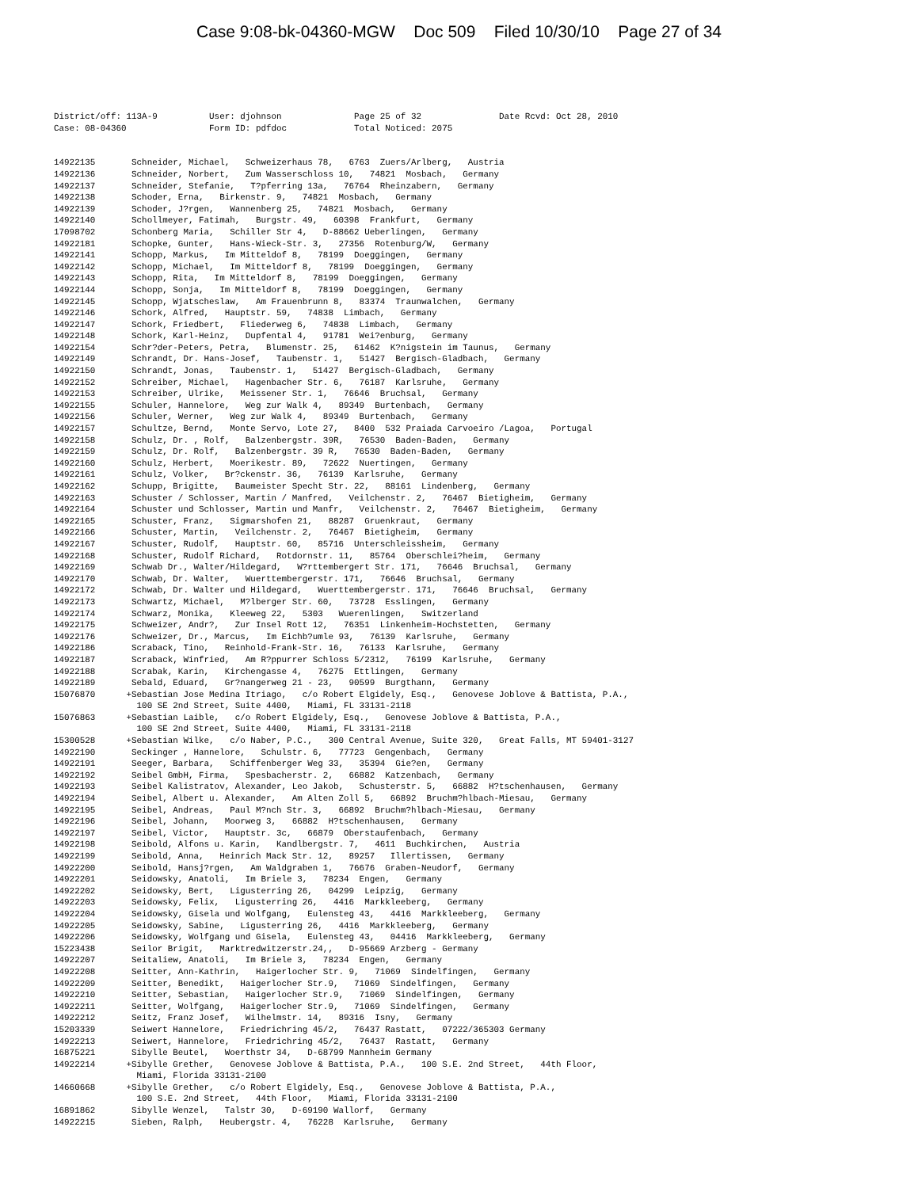Case 9:08-bk-04360-MGW Doc 509 Filed 10/30/10 Page 27 of 34
District/off: 113A-9          User: djohnson              Page 25 of 32               Date Rcvd: Oct 28, 2010
Case: 08-04360                Form ID: pdfdoc             Total Noticed: 2075


14922135       Schneider, Michael,   Schweizerhaus 78,   6763  Zuers/Arlberg,   Austria
14922136       Schneider, Norbert,   Zum Wasserschloss 10,   74821  Mosbach,   Germany
14922137       Schneider, Stefanie,   T?pferring 13a,   76764  Rheinzabern,   Germany
14922138       Schoder, Erna,   Birkenstr. 9,   74821  Mosbach,   Germany
14922139       Schoder, J?rgen,   Wannenberg 25,   74821  Mosbach,   Germany
14922140       Schollmeyer, Fatimah,   Burgstr. 49,   60398  Frankfurt,   Germany
17098702       Schonberg Maria,   Schiller Str 4,   D-88662 Ueberlingen,   Germany
14922181       Schopke, Gunter,   Hans-Wieck-Str. 3,   27356  Rotenburg/W,   Germany
14922141       Schopp, Markus,   Im Mitteldof 8,   78199  Doeggingen,   Germany
14922142       Schopp, Michael,   Im Mitteldorf 8,   78199  Doeggingen,   Germany
14922143       Schopp, Rita,   Im Mitteldorf 8,   78199  Doeggingen,   Germany
14922144       Schopp, Sonja,   Im Mitteldorf 8,   78199  Doeggingen,   Germany
14922145       Schopp, Wjatscheslaw,   Am Frauenbrunn 8,   83374  Traunwalchen,   Germany
14922146       Schork, Alfred,   Hauptstr. 59,   74838  Limbach,   Germany
14922147       Schork, Friedbert,   Fliederweg 6,   74838  Limbach,   Germany
14922148       Schork, Karl-Heinz,   Dupfental 4,   91781  Wei?enburg,   Germany
14922154       Schr?der-Peters, Petra,   Blumenstr. 25,   61462  K?nigstein im Taunus,   Germany
14922149       Schrandt, Dr. Hans-Josef,   Taubenstr. 1,   51427  Bergisch-Gladbach,   Germany
14922150       Schrandt, Jonas,   Taubenstr. 1,   51427  Bergisch-Gladbach,   Germany
14922152       Schreiber, Michael,   Hagenbacher Str. 6,   76187  Karlsruhe,   Germany
14922153       Schreiber, Ulrike,   Meissener Str. 1,   76646  Bruchsal,   Germany
14922155       Schuler, Hannelore,   Weg zur Walk 4,   89349  Burtenbach,   Germany
14922156       Schuler, Werner,   Weg zur Walk 4,   89349  Burtenbach,   Germany
14922157       Schultze, Bernd,   Monte Servo, Lote 27,   8400  532 Praiada Carvoeiro /Lagoa,   Portugal
14922158       Schulz, Dr. , Rolf,   Balzenbergstr. 39R,   76530  Baden-Baden,   Germany
14922159       Schulz, Dr. Rolf,   Balzenbergstr. 39 R,   76530  Baden-Baden,   Germany
14922160       Schulz, Herbert,   Moerikestr. 89,   72622  Nuertingen,   Germany
14922161       Schulz, Volker,   Br?ckenstr. 36,   76139  Karlsruhe,   Germany
14922162       Schupp, Brigitte,   Baumeister Specht Str. 22,   88161  Lindenberg,   Germany
14922163       Schuster / Schlosser, Martin / Manfred,   Veilchenstr. 2,   76467  Bietigheim,   Germany
14922164       Schuster und Schlosser, Martin und Manfr,   Veilchenstr. 2,   76467  Bietigheim,   Germany
14922165       Schuster, Franz,   Sigmarshofen 21,   88287  Gruenkraut,   Germany
14922166       Schuster, Martin,   Veilchenstr. 2,   76467  Bietigheim,   Germany
14922167       Schuster, Rudolf,   Hauptstr. 60,   85716  Unterschleissheim,   Germany
14922168       Schuster, Rudolf Richard,   Rotdornstr. 11,   85764  Oberschlei?heim,   Germany
14922169       Schwab Dr., Walter/Hildegard,   W?rttembergert Str. 171,   76646  Bruchsal,   Germany
14922170       Schwab, Dr. Walter,   Wuerttembergerstr. 171,   76646  Bruchsal,   Germany
14922172       Schwab, Dr. Walter und Hildegard,   Wuerttembergerstr. 171,   76646  Bruchsal,   Germany
14922173       Schwartz, Michael,   M?lberger Str. 60,   73728  Esslingen,   Germany
14922174       Schwarz, Monika,   Kleeweg 22,   5303   Wuerenlingen,   Switzerland
14922175       Schweizer, Andr?,   Zur Insel Rott 12,   76351  Linkenheim-Hochstetten,   Germany
14922176       Schweizer, Dr., Marcus,   Im Eichb?umle 93,   76139  Karlsruhe,   Germany
14922186       Scraback, Tino,   Reinhold-Frank-Str. 16,   76133  Karlsruhe,   Germany
14922187       Scraback, Winfried,   Am R?ppurrer Schloss 5/2312,   76199  Karlsruhe,   Germany
14922188       Scrabak, Karin,   Kirchengasse 4,   76275  Ettlingen,   Germany
14922189       Sebald, Eduard,   Gr?nangerweg 21 - 23,   90599  Burgthann,   Germany
15076870      +Sebastian Jose Medina Itriago,   c/o Robert Elgidely, Esq.,   Genovese Joblove & Battista, P.A.,
                100 SE 2nd Street, Suite 4400,   Miami, FL 33131-2118
15076863      +Sebastian Laible,   c/o Robert Elgidely, Esq.,   Genovese Joblove & Battista, P.A.,
                100 SE 2nd Street, Suite 4400,   Miami, FL 33131-2118
15300528      +Sebastian Wilke,   c/o Naber, P.C.,   300 Central Avenue, Suite 320,   Great Falls, MT 59401-3127
14922190       Seckinger , Hannelore,   Schulstr. 6,   77723  Gengenbach,   Germany
14922191       Seeger, Barbara,   Schiffenberger Weg 33,   35394  Gie?en,   Germany
14922192       Seibel GmbH, Firma,   Spesbacherstr. 2,   66882  Katzenbach,   Germany
14922193       Seibel Kalistratov, Alexander, Leo Jakob,   Schusterstr. 5,   66882  H?tschenhausen,   Germany
14922194       Seibel, Albert u. Alexander,   Am Alten Zoll 5,   66892  Bruchm?hlbach-Miesau,   Germany
14922195       Seibel, Andreas,   Paul M?nch Str. 3,   66892  Bruchm?hlbach-Miesau,   Germany
14922196       Seibel, Johann,   Moorweg 3,   66882  H?tschenhausen,   Germany
14922197       Seibel, Victor,   Hauptstr. 3c,   66879  Oberstaufenbach,   Germany
14922198       Seibold, Alfons u. Karin,   Kandlbergstr. 7,   4611  Buchkirchen,   Austria
14922199       Seibold, Anna,   Heinrich Mack Str. 12,   89257   Illertissen,   Germany
14922200       Seibold, Hansj?rgen,   Am Waldgraben 1,   76676  Graben-Neudorf,   Germany
14922201       Seidowsky, Anatoli,   Im Briele 3,   78234  Engen,   Germany
14922202       Seidowsky, Bert,   Ligusterring 26,   04299  Leipzig,   Germany
14922203       Seidowsky, Felix,   Ligusterring 26,   4416  Markkleeberg,   Germany
14922204       Seidowsky, Gisela und Wolfgang,   Eulensteg 43,   4416  Markkleeberg,   Germany
14922205       Seidowsky, Sabine,   Ligusterring 26,   4416  Markkleeberg,   Germany
14922206       Seidowsky, Wolfgang und Gisela,   Eulensteg 43,   04416  Markkleeberg,   Germany
15223438       Seilor Brigit,   Marktredwitzerstr.24,,   D-95669 Arzberg - Germany
14922207       Seitaliew, Anatoli,   Im Briele 3,   78234  Engen,   Germany
14922208       Seitter, Ann-Kathrin,   Haigerlocher Str. 9,   71069  Sindelfingen,   Germany
14922209       Seitter, Benedikt,   Haigerlocher Str.9,   71069  Sindelfingen,   Germany
14922210       Seitter, Sebastian,   Haigerlocher Str.9,   71069  Sindelfingen,   Germany
14922211       Seitter, Wolfgang,   Haigerlocher Str.9,   71069  Sindelfingen,   Germany
14922212       Seitz, Franz Josef,   Wilhelmstr. 14,   89316  Isny,   Germany
15203339       Seiwert Hannelore,   Friedrichring 45/2,   76437 Rastatt,   07222/365303 Germany
14922213       Seiwert, Hannelore,   Friedrichring 45/2,   76437  Rastatt,   Germany
16875221       Sibylle Beutel,   Woerthstr 34,   D-68799 Mannheim Germany
14922214      +Sibylle Grether,   Genovese Joblove & Battista, P.A.,   100 S.E. 2nd Street,   44th Floor,
                Miami, Florida 33131-2100
14660668      +Sibylle Grether,   c/o Robert Elgidely, Esq.,   Genovese Joblove & Battista, P.A.,
                100 S.E. 2nd Street,   44th Floor,   Miami, Florida 33131-2100
16891862       Sibylle Wenzel,   Talstr 30,   D-69190 Wallorf,   Germany
14922215       Sieben, Ralph,   Heubergstr. 4,   76228  Karlsruhe,   Germany